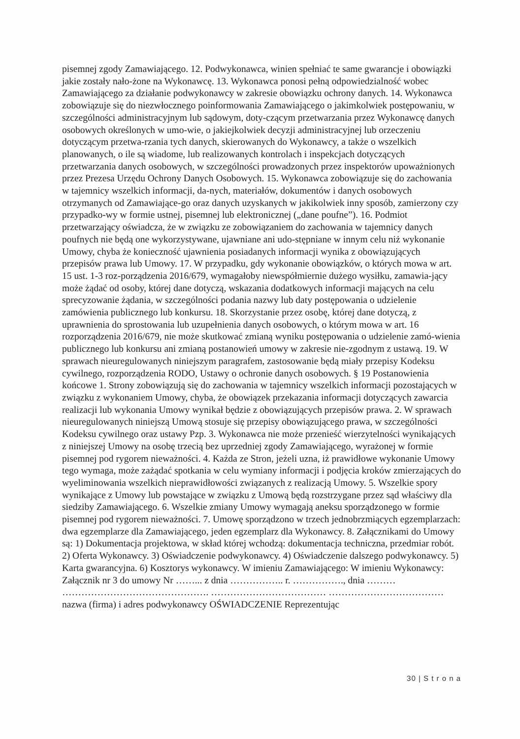pisemnej zgody Zamawiającego. 12. Podwykonawca, winien spełniać te same gwarancje i obowiązki jakie zostały nało-żone na Wykonawcę. 13. Wykonawca ponosi pełną odpowiedzialność wobec Zamawiającego za działanie podwykonawcy w zakresie obowiązku ochrony danych. 14. Wykonawca zobowiązuje się do niezwłocznego poinformowania Zamawiającego o jakimkolwiek postępowaniu, w szczególności administracyjnym lub sądowym, doty-czącym przetwarzania przez Wykonawcę danych osobowych określonych w umo-wie, o jakiejkolwiek decyzji administracyjnej lub orzeczeniu dotyczącym przetwa-rzania tych danych, skierowanych do Wykonawcy, a także o wszelkich planowanych, o ile są wiadome, lub realizowanych kontrolach i inspekcjach dotyczących przetwarzania danych osobowych, w szczególności prowadzonych przez inspektorów upoważnionych przez Prezesa Urzędu Ochrony Danych Osobowych. 15. Wykonawca zobowiązuje się do zachowania w tajemnicy wszelkich informacji, da-nych, materiałów, dokumentów i danych osobowych otrzymanych od Zamawiające-go oraz danych uzyskanych w jakikolwiek inny sposób, zamierzony czy przypadko-wy w formie ustnej, pisemnej lub elektronicznej („dane poufne”). 16. Podmiot przetwarzający oświadcza, że w związku ze zobowiązaniem do zachowania w tajemnicy danych poufnych nie będą one wykorzystywane, ujawniane ani udo-stępniane w innym celu niż wykonanie Umowy, chyba że konieczność ujawnienia posiadanych informacji wynika z obowiązujących przepisów prawa lub Umowy. 17. W przypadku, gdy wykonanie obowiązków, o których mowa w art. 15 ust. 1-3 roz-porządzenia 2016/679, wymagałoby niewspółmiernie dużego wysiłku, zamawia-jący może żądać od osoby, której dane dotyczą, wskazania dodatkowych informacji mających na celu sprecyzowanie żądania, w szczególności podania nazwy lub daty postępowania o udzielenie zamówienia publicznego lub konkursu. 18. Skorzystanie przez osobę, której dane dotyczą, z uprawnienia do sprostowania lub uzupełnienia danych osobowych, o którym mowa w art. 16 rozporządzenia 2016/679, nie może skutkować zmianą wyniku postępowania o udzielenie zamó-wienia publicznego lub konkursu ani zmianą postanowień umowy w zakresie nie-zgodnym z ustawą. 19. W sprawach nieuregulowanych niniejszym paragrafem, zastosowanie będą miały przepisy Kodeksu cywilnego, rozporządzenia RODO, Ustawy o ochronie danych osobowych. § 19 Postanowienia końcowe 1. Strony zobowiązują się do zachowania w tajemnicy wszelkich informacji pozostających w związku z wykonaniem Umowy, chyba, że obowiązek przekazania informacji dotyczących zawarcia realizacji lub wykonania Umowy wynikał będzie z obowiązujących przepisów prawa. 2. W sprawach nieuregulowanych niniejszą Umową stosuje się przepisy obowiązującego prawa, w szczególności Kodeksu cywilnego oraz ustawy Pzp. 3. Wykonawca nie może przenieść wierzytelności wynikających z niniejszej Umowy na osobę trzecią bez uprzedniej zgody Zamawiającego, wyrażonej w formie pisemnej pod rygorem nieważności. 4. Każda ze Stron, jeżeli uzna, iż prawidłowe wykonanie Umowy tego wymaga, może zażądać spotkania w celu wymiany informacji i podjęcia kroków zmierzających do wyeliminowania wszelkich nieprawidłowości związanych z realizacją Umowy. 5. Wszelkie spory wynikające z Umowy lub powstające w związku z Umową będą rozstrzygane przez sąd właściwy dla siedziby Zamawiającego. 6. Wszelkie zmiany Umowy wymagają aneksu sporządzonego w formie pisemnej pod rygorem nieważności. 7. Umowę sporządzono w trzech jednobrzmiących egzemplarzach: dwa egzemplarze dla Zamawiającego, jeden egzemplarz dla Wykonawcy. 8. Załącznikami do Umowy są: 1) Dokumentacja projektowa, w skład której wchodzą: dokumentacja techniczna, przedmiar robót. 2) Oferta Wykonawcy. 3) Oświadczenie podwykonawcy. 4) Oświadczenie dalszego podwykonawcy. 5) Karta gwarancyjna. 6) Kosztorys wykonawcy. W imieniu Zamawiającego: W imieniu Wykonawcy: Załącznik nr 3 do umowy Nr ……... z dnia …………….. r. ……………., dnia ……… ………………………………………. ……………………………… ……………………………… nazwa (firma) i adres podwykonawcy OŚWIADCZENIE Reprezentując
30 | S t r o n a